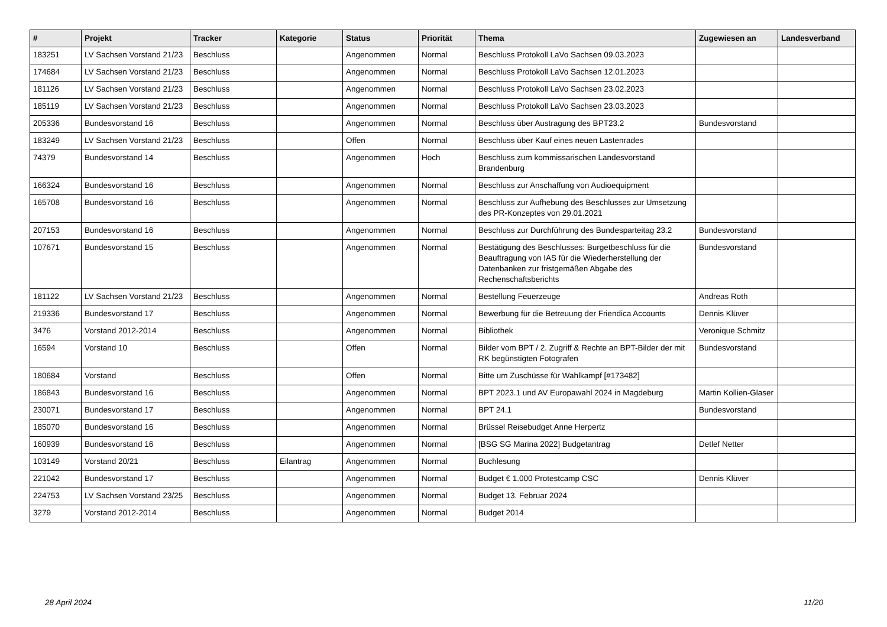| # | Projekt | Tracker | Kategorie | Status | Priorität | Thema | Zugewiesen an | Landesverband |
| --- | --- | --- | --- | --- | --- | --- | --- | --- |
| 183251 | LV Sachsen Vorstand 21/23 | Beschluss | | Angenommen | Normal | Beschluss Protokoll LaVo Sachsen 09.03.2023 | | |
| 174684 | LV Sachsen Vorstand 21/23 | Beschluss | | Angenommen | Normal | Beschluss Protokoll LaVo Sachsen 12.01.2023 | | |
| 181126 | LV Sachsen Vorstand 21/23 | Beschluss | | Angenommen | Normal | Beschluss Protokoll LaVo Sachsen 23.02.2023 | | |
| 185119 | LV Sachsen Vorstand 21/23 | Beschluss | | Angenommen | Normal | Beschluss Protokoll LaVo Sachsen 23.03.2023 | | |
| 205336 | Bundesvorstand 16 | Beschluss | | Angenommen | Normal | Beschluss über Austragung des BPT23.2 | Bundesvorstand | |
| 183249 | LV Sachsen Vorstand 21/23 | Beschluss | | Offen | Normal | Beschluss über Kauf eines neuen Lastenrades | | |
| 74379 | Bundesvorstand 14 | Beschluss | | Angenommen | Hoch | Beschluss zum kommissarischen Landesvorstand Brandenburg | | |
| 166324 | Bundesvorstand 16 | Beschluss | | Angenommen | Normal | Beschluss zur Anschaffung von Audioequipment | | |
| 165708 | Bundesvorstand 16 | Beschluss | | Angenommen | Normal | Beschluss zur Aufhebung des Beschlusses zur Umsetzung des PR-Konzeptes von 29.01.2021 | | |
| 207153 | Bundesvorstand 16 | Beschluss | | Angenommen | Normal | Beschluss zur Durchführung des Bundesparteitag 23.2 | Bundesvorstand | |
| 107671 | Bundesvorstand 15 | Beschluss | | Angenommen | Normal | Bestätigung des Beschlusses: Burgetbeschluss für die Beauftragung von IAS für die Wiederherstellung der Datenbanken zur fristgemäßen Abgabe des Rechenschaftsberichts | Bundesvorstand | |
| 181122 | LV Sachsen Vorstand 21/23 | Beschluss | | Angenommen | Normal | Bestellung Feuerzeuge | Andreas Roth | |
| 219336 | Bundesvorstand 17 | Beschluss | | Angenommen | Normal | Bewerbung für die Betreuung der Friendica Accounts | Dennis Klüver | |
| 3476 | Vorstand 2012-2014 | Beschluss | | Angenommen | Normal | Bibliothek | Veronique Schmitz | |
| 16594 | Vorstand 10 | Beschluss | | Offen | Normal | Bilder vom BPT / 2. Zugriff & Rechte an BPT-Bilder der mit RK begünstigten Fotografen | Bundesvorstand | |
| 180684 | Vorstand | Beschluss | | Offen | Normal | Bitte um Zuschüsse für Wahlkampf [#173482] | | |
| 186843 | Bundesvorstand 16 | Beschluss | | Angenommen | Normal | BPT 2023.1 und AV Europawahl 2024 in Magdeburg | Martin Kollien-Glaser | |
| 230071 | Bundesvorstand 17 | Beschluss | | Angenommen | Normal | BPT 24.1 | Bundesvorstand | |
| 185070 | Bundesvorstand 16 | Beschluss | | Angenommen | Normal | Brüssel Reisebudget Anne Herpertz | | |
| 160939 | Bundesvorstand 16 | Beschluss | | Angenommen | Normal | [BSG SG Marina 2022] Budgetantrag | Detlef Netter | |
| 103149 | Vorstand 20/21 | Beschluss | Eilantrag | Angenommen | Normal | Buchlesung | | |
| 221042 | Bundesvorstand 17 | Beschluss | | Angenommen | Normal | Budget € 1.000 Protestcamp CSC | Dennis Klüver | |
| 224753 | LV Sachsen Vorstand 23/25 | Beschluss | | Angenommen | Normal | Budget 13. Februar 2024 | | |
| 3279 | Vorstand 2012-2014 | Beschluss | | Angenommen | Normal | Budget 2014 | | |
28 April 2024 11/20